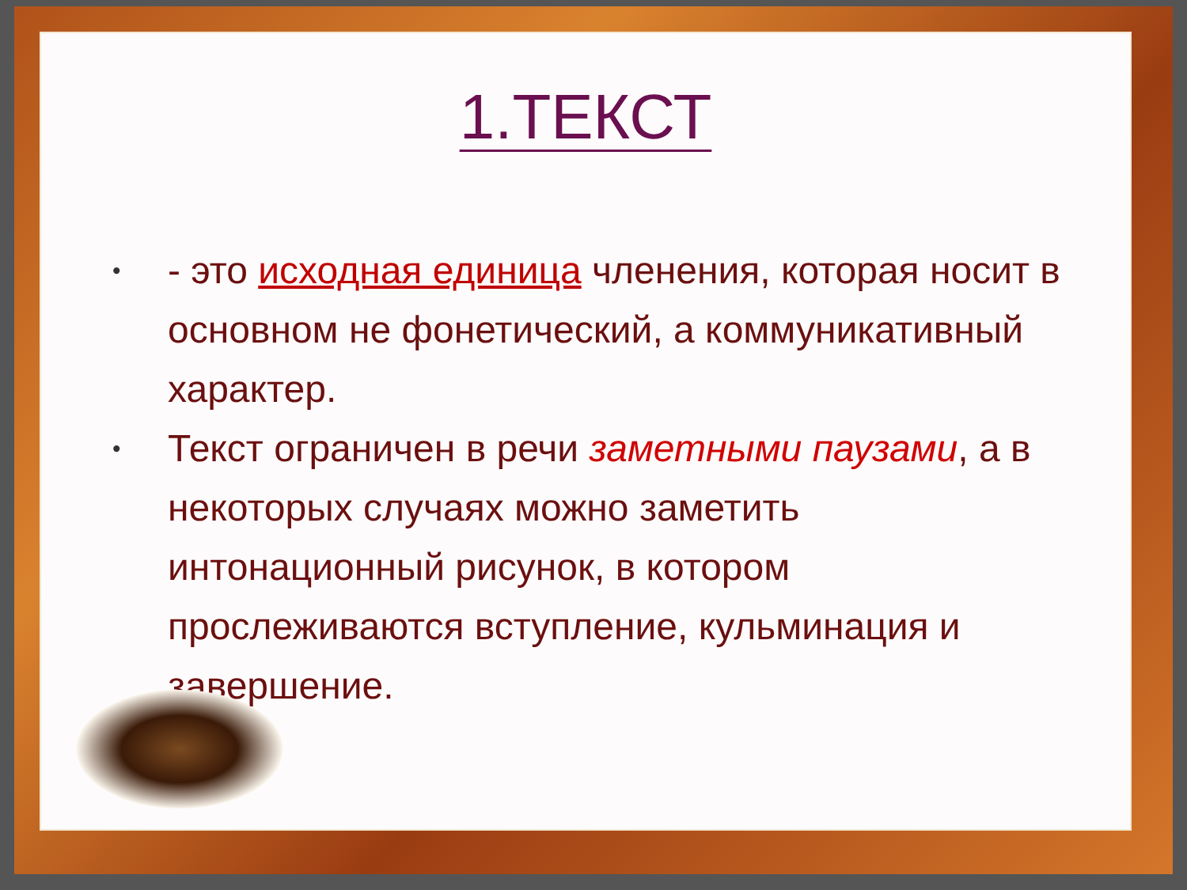1.ТЕКСТ
• - это исходная единица членения, которая носит в основном не фонетический, а коммуникативный характер.
• Текст ограничен в речи заметными паузами, а в некоторых случаях можно заметить интонационный рисунок, в котором прослеживаются вступление, кульминация и завершение.